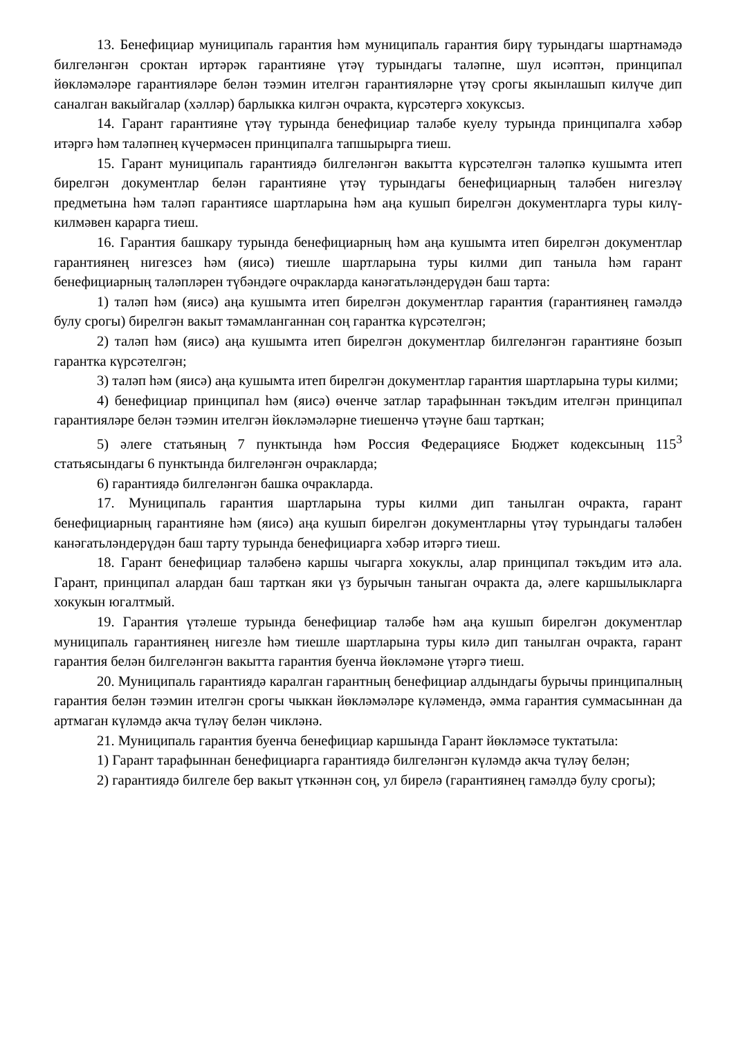13. Бенефициар муниципаль гарантия һәм муниципаль гарантия бирү турындагы шартнамәдә билгеләнгән сроктан иртәрәк гарантияне үтәү турындагы таләпне, шул исәптән, принципал йөкләмәләре гарантияләре белән тәэмин ителгән гарантияләрне үтәү срогы якынлашып килүче дип саналган вакыйгалар (хәлләр) барлыкка килгән очракта, күрсәтергә хокуксыз.
14. Гарант гарантияне үтәү турында бенефициар таләбе куелу турында принципалга хәбәр итәргә һәм таләпнең күчермәсен принципалга тапшырырга тиеш.
15. Гарант муниципаль гарантиядә билгеләнгән вакытта күрсәтелгән таләпкә кушымта итеп бирелгән документлар белән гарантияне үтәү турындагы бенефициарның таләбен нигезләү предметына һәм таләп гарантиясе шартларына һәм аңа кушып бирелгән документларга туры килү-килмәвен карарга тиеш.
16. Гарантия башкару турында бенефициарның һәм аңа кушымта итеп бирелгән документлар гарантиянең нигезсез һәм (яисә) тиешле шартларына туры килми дип танылa һәм гарант бенефициарның таләпләрен түбәндәге очракларда канәгатьләндерүдән баш тарта:
1) таләп һәм (яисә) аңа кушымта итеп бирелгән документлар гарантия (гарантиянең гамәлдә булу срогы) бирелгән вакыт тәмамланганнан соң гарантка күрсәтелгән;
2) таләп һәм (яисә) аңа кушымта итеп бирелгән документлар билгеләнгән гарантияне бозып гарантка күрсәтелгән;
3) таләп һәм (яисә) аңа кушымта итеп бирелгән документлар гарантия шартларына туры килми;
4) бенефициар принципал һәм (яисә) өченче затлар тарафыннан тәкъдим ителгән принципал гарантияләре белән тәэмин ителгән йөкләмәләрне тиешенчә үтәүне баш тарткан;
5) әлеге статьяның 7 пунктында һәм Россия Федерациясе Бюджет кодексының 115<sup>3</sup> статьясындагы 6 пунктында билгеләнгән очракларда;
6) гарантиядә билгеләнгән башка очракларда.
17. Муниципаль гарантия шартларына туры килми дип танылган очракта, гарант бенефициарның гарантияне һәм (яисә) аңа кушып бирелгән документларны үтәү турындагы таләбен канәгатьләндерүдән баш тарту турында бенефициарга хәбәр итәргә тиеш.
18. Гарант бенефициар таләбенә каршы чыгарга хокуклы, алар принципал тәкъдим итә ала. Гарант, принципал алардан баш тарткан яки үз бурычын таныган очракта да, әлеге каршылыкларга хокукын югалтмый.
19. Гарантия үтәлеше турында бенефициар таләбе һәм аңа кушып бирелгән документлар муниципаль гарантиянең нигезле һәм тиешле шартларына туры килә дип танылган очракта, гарант гарантия белән билгеләнгән вакытта гарантия буенча йөкләмәне үтәргә тиеш.
20. Муниципаль гарантиядә каралган гарантның бенефициар алдындагы бурычы принципалның гарантия белән тәэмин ителгән срогы чыккан йөкләмәләре күләмендә, әмма гарантия суммасыннан да артмаган күләмдә акча түләү белән чикләнә.
21. Муниципаль гарантия буенча бенефициар каршында Гарант йөкләмәсе туктатыла:
1) Гарант тарафыннан бенефициарга гарантиядә билгеләнгән күләмдә акча түләү белән;
2) гарантиядә билгеле бер вакыт үткәннән соң, ул бирелә (гарантиянең гамәлдә булу срогы);